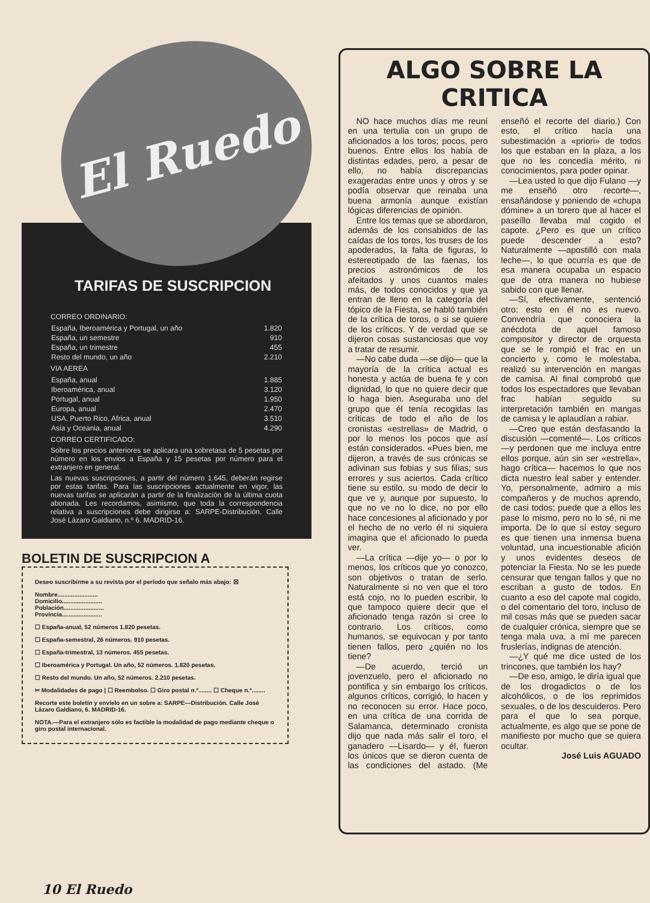El Ruedo
TARIFAS DE SUSCRIPCION
CORREO ORDINARIO:
| España, Iberoamérica y Portugal, un año | 1.820 |
| España, un semestre | 910 |
| España, un trimestre | 455 |
| Resto del mundo, un año | 2.210 |
VIA AEREA
| España, anual | 1.885 |
| Iberoamérica, anual | 3.120 |
| Portugal, anual | 1.950 |
| Europa, anual | 2.470 |
| USA, Puerto Rico, Africa, anual | 3.510 |
| Asia y Oceania, anual | 4.290 |
CORREO CERTIFICADO:
Sobre los precios anteriores se aplicara una sobretasa de 5 pesetas por número en los envios a España y 15 pesetas por número para el extranjero en general.
Las nuevas suscripciones, a partir del número 1.645, deberán regirse por estas tarifas. Para las suscripciones actualmente en vigor, las nuevas tarifas se aplicarán a partir de la finalización de la última cuota abonada. Les recordamos, asimismo, que toda la correspondencia relativa a suscripciones debe dirigirse a: SARPE-Distribución. Calle José Lázaro Galdiano, n.º 6. MADRID-16.
BOLETIN DE SUSCRIPCION A
Deseo suscribirme a su revista por el período que señalo más abajo: ☒
Nombre........................
Domicilio........................
Población........................
Provincia........................
☐ España-anual, 52 números 1.820 pesetas.
☐ España-semestral, 26 números. 910 pesetas.
☐ España-trimestral, 13 números. 455 pesetas.
☐ Iberoamérica y Portugal. Un año, 52 números. 1.820 pesetas.
☐ Resto del mundo. Un año, 52 números. 2.210 pesetas.
✂ Modalidades de pago | ☐ Reembolso. ☐ Giro postal n.º........ ☐ Cheque n.º........
Recorte este boletín y envíelo en un sobre a: SARPE—Distribución. Calle José Lázaro Galdiano, 6. MADRID-16.
NOTA.—Para el extranjero sólo es factible la modalidad de pago mediante cheque o giro postal internacional.
ALGO SOBRE LA CRITICA
NO hace muchos días me reuní en una tertulia con un grupo de aficionados a los toros; pocos, pero buenos. Entre ellos los había de distintas edades, pero, a pesar de ello, no había discrepancias exageradas entre unos y otros y se podía observar que reinaba una buena armonía aunque existían lógicas diferencias de opinión.
Entre los temas que se abordaron, además de los consabidos de las caídas de los toros, los truses de los apoderados, la falta de figuras, lo estereotipado de las faenas, los precios astronómicos de los afeitados y unos cuantos males más, de todos conocidos y que ya entran de lleno en la categoría del tópico de la Fiesta, se habló también de la crítica de toros, o si se quiere de los críticos. Y de verdad que se dijeron cosas sustanciosas que voy a tratar de resumir.
—No cabe duda —se dijo— que la mayoría de la crítica actual es honesta y actúa de buena fe y con dignidad, lo que no quiere decir que lo haga bien. Aseguraba uno del grupo que él tenía recogidas las críticas de todo el año de los cronistas «estrellas» de Madrid, o por lo menos los pocos que así están considerados. «Pues bien, me dijeron, a través de sus crónicas se adivinan sus fobias y sus filias; sus errores y sus aciertos. Cada crítico tiene su estilo, su modo de decir lo que ve y, aunque por supuesto, lo que no ve no lo dice, no por ello hace concesiones al aficionado y por el hecho de no verlo él ni siquiera imagina que el aficionado lo pueda ver.
—La crítica —dije yo— o por lo menos, los críticos que yo conozco, son objetivos o tratan de serlo. Naturalmente si no ven que el toro está cojo, no lo pueden escribir, lo que tampoco quiere decir que el aficionado tenga razón si cree lo contrario. Los críticos, como humanos, se equivocan y por tanto tienen fallos, pero ¿quién no los tiene?
—De acuerdo, terció un jovenzuelo, pero el aficionado no pontifica y sin embargo los críticos, algunos críticos, corrigió, lo hacen y no reconocen su error. Hace poco, en una crítica de una corrida de Salamanca, determinado cronista dijo que nada más salir el toro, el ganadero —Lisardo— y él, fueron los únicos que se dieron cuenta de las condiciones del astado. (Me enseñó el recorte del diario.) Con esto, el crítico hacía una subestimación a «priori» de todos los que estaban en la plaza, a los que no les concedía mérito, ni conocimientos, para poder opinar.
—Lea usted lo que dijo Fulano —y me enseñó otro recorte—, ensañándose y poniendo de «chupa dómine» a un torero que al hacer el paseíllo llevaba mal cogido el capote. ¿Pero es que un crítico puede descender a esto? Naturalmente —apostilló con mala leche—, lo que ocurría es que de esa manera ocupaba un espacio que de otra manera no hubiese sabido con que llenar.
—Sí, efectivamente, sentenció otro: esto en él no es nuevo. Convendría que conociera la anécdota de aquel famoso compositor y director de orquesta que se le rompió el frac en un concierto y, como le molestaba, realizó su intervención en mangas de camisa. Al final comprobó que todos los espectadores que llevaban frac habían seguido su interpretación también en mangas de camisa y le aplaudían a rabiar.
—Creo que están desfasando la discusión —comenté—. Los críticos —y perdonen que me incluya entre ellos porque, aún sin ser «estrella», hago crítica— hacemos lo que nos dicta nuestro leal saber y entender. Yo, personalmente, admiro a mis compañeros y de muchos aprendo, de casi todos; puede que a ellos les pase lo mismo, pero no lo sé, ni me importa. De lo que sí estoy seguro es que tienen una inmensa buena voluntad, una incuestionable afición y unos evidentes deseos de potenciar la Fiesta. No se les puede censurar que tengan fallos y que no escriban a gusto de todos. En cuanto a eso del capote mal cogido, o del comentario del toro, incluso de mil cosas más que se pueden sacar de cualquier crónica, siempre que se tenga mala uva, a mí me parecen fruslerías, indignas de atención.
—¿Y qué me dice usted de los trincones, que también los hay?
—De eso, amigo, le diría igual que de los drogadictos o de los alcohólicos, o de los reprimidos sexuales, o de los descuideros. Pero para el que lo sea porque, actualmente, es algo que se pone de manifiesto por mucho que se quiera ocultar.
José Luis AGUADO
10 El Ruedo